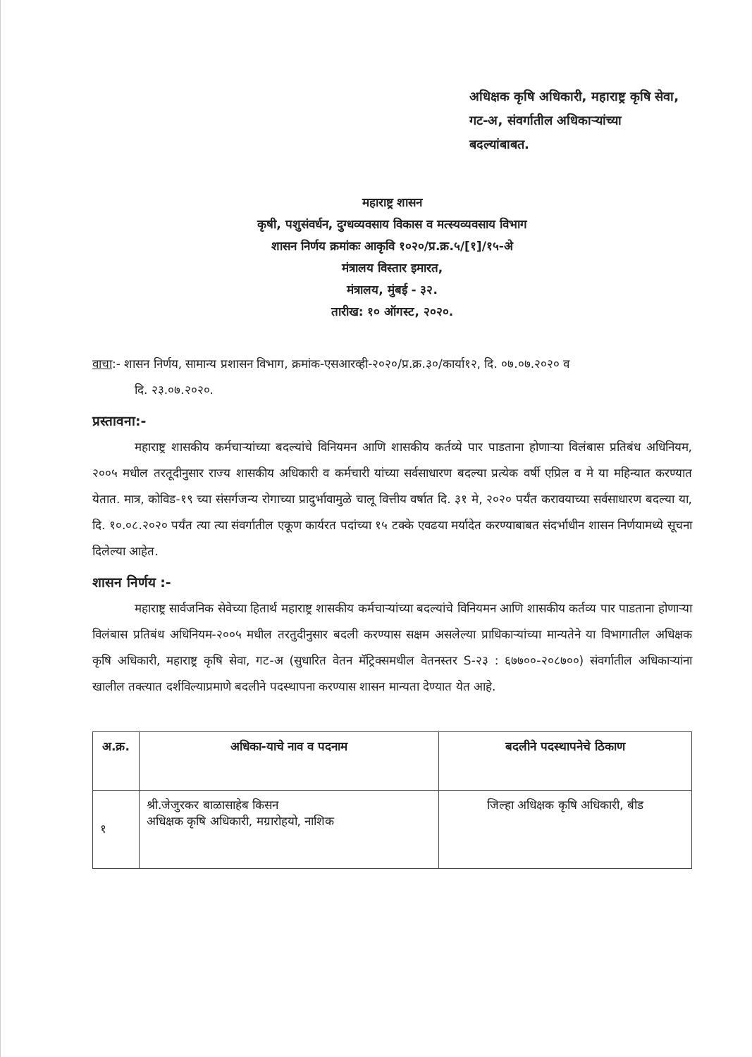अधिक्षक कृषि अधिकारी, महाराष्ट्र कृषि सेवा,
गट-अ, संवर्गातील अधिकाऱ्यांच्या
बदल्यांबाबत.
महाराष्ट्र शासन
कृषी, पशुसंवर्धन, दुग्धव्यवसाय विकास व मत्स्यव्यवसाय विभाग
शासन निर्णय क्रमांकः आकृवि १०२०/प्र.क्र.५/[१]/१५-अे
मंत्रालय विस्तार इमारत,
मंत्रालय, मुंबई - ३२.
तारीख: १० ऑगस्ट, २०२०.
वाचा:- शासन निर्णय, सामान्य प्रशासन विभाग, क्रमांक-एसआरव्ही-२०२०/प्र.क्र.३०/कार्या१२, दि. ०७.०७.२०२० व
दि. २३.०७.२०२०.
प्रस्तावना:-
महाराष्ट्र शासकीय कर्मचाऱ्यांच्या बदल्यांचे विनियमन आणि शासकीय कर्तव्ये पार पाडताना होणाऱ्या विलंबास प्रतिबंध अधिनियम, २००५ मधील तरतूदीनुसार राज्य शासकीय अधिकारी व कर्मचारी यांच्या सर्वसाधारण बदल्या प्रत्येक वर्षी एप्रिल व मे या महिन्यात करण्यात येतात. मात्र, कोविड-१९ च्या संसर्गजन्य रोगाच्या प्रादुर्भावामुळे चालू वित्तीय वर्षात दि. ३१ मे, २०२० पर्यंत करावयाच्या सर्वसाधारण बदल्या या, दि. १०.०८.२०२० पर्यंत त्या त्या संवर्गातील एकूण कार्यरत पदांच्या १५ टक्के एवढया मर्यादेत करण्याबाबत संदर्भाधीन शासन निर्णयामध्ये सूचना दिलेल्या आहेत.
शासन निर्णय :-
महाराष्ट्र सार्वजनिक सेवेच्या हितार्थ महाराष्ट्र शासकीय कर्मचाऱ्यांच्या बदल्यांचे विनियमन आणि शासकीय कर्तव्य पार पाडताना होणाऱ्या विलंबास प्रतिबंध अधिनियम-२००५ मधील तरतुदीनुसार बदली करण्यास सक्षम असलेल्या प्राधिकाऱ्यांच्या मान्यतेने या विभागातील अधिक्षक कृषि अधिकारी, महाराष्ट्र कृषि सेवा, गट-अ (सुधारित वेतन मॅट्रिक्समधील वेतनस्तर S-२३ : ६७७००-२०८७००) संवर्गातील अधिकाऱ्यांना खालील तक्त्यात दर्शविल्याप्रमाणे बदलीने पदस्थापना करण्यास शासन मान्यता देण्यात येत आहे.
| अ.क्र. | अधिका-याचे नाव व पदनाम | बदलीने पदस्थापनेचे ठिकाण |
| --- | --- | --- |
| १ | श्री.जेजुरकर बाळासाहेब किसन अधिक्षक कृषि अधिकारी, मग्रारोहयो, नाशिक | जिल्हा अधिक्षक कृषि अधिकारी, बीड |